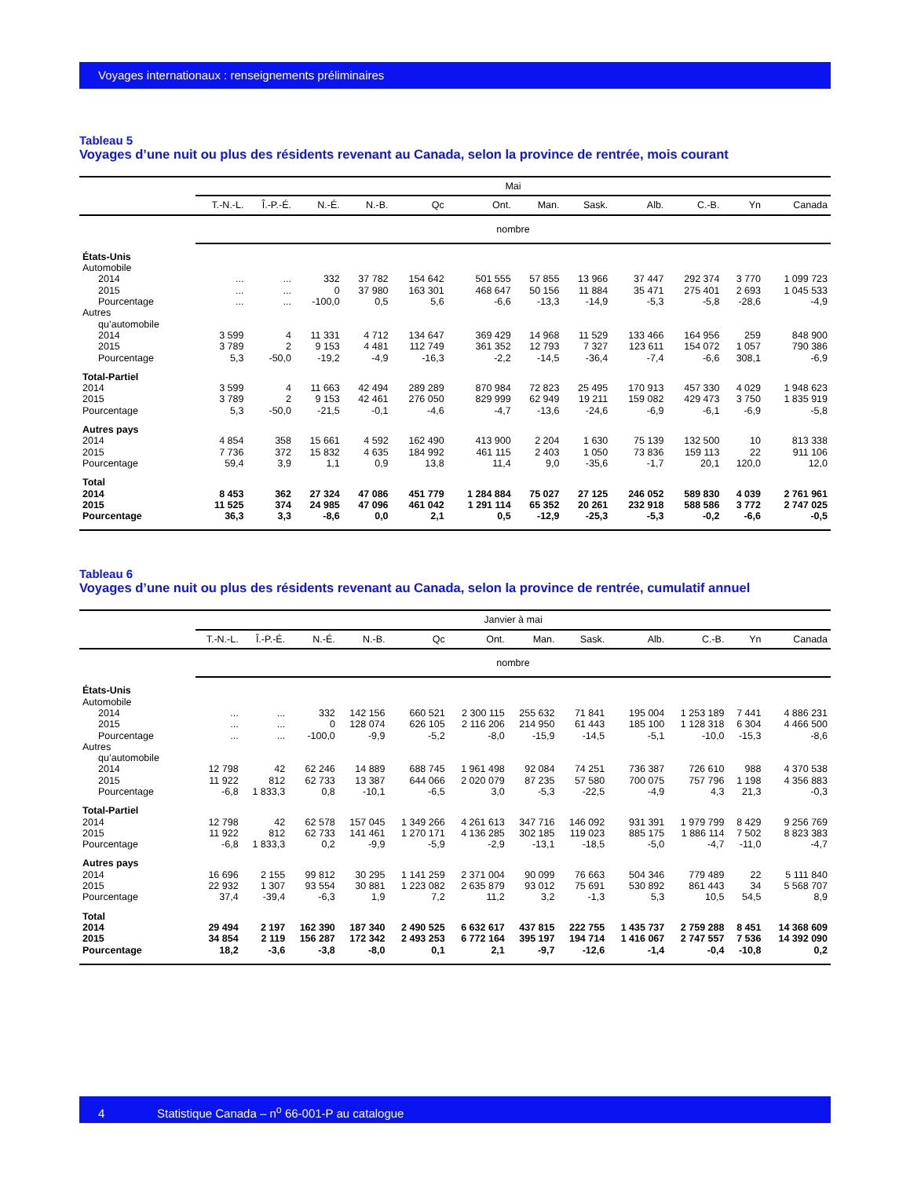Voyages internationaux : renseignements préliminaires
Tableau 5
Voyages d’une nuit ou plus des résidents revenant au Canada, selon la province de rentrée, mois courant
| | Mai | | | | | | | | | | | |
| --- | --- | --- | --- | --- | --- | --- | --- | --- | --- | --- | --- | --- |
| | T.-N.-L. | Î.-P.-É. | N.-É. | N.-B. | Qc | Ont. | Man. | Sask. | Alb. | C.-B. | Yn | Canada |
| | nombre | | | | | | | | | | | |
| États-Unis | | | | | | | | | | | | |
| Automobile | | | | | | | | | | | | |
| 2014 | ... | ... | 332 | 37 782 | 154 642 | 501 555 | 57 855 | 13 966 | 37 447 | 292 374 | 3 770 | 1 099 723 |
| 2015 | ... | ... | 0 | 37 980 | 163 301 | 468 647 | 50 156 | 11 884 | 35 471 | 275 401 | 2 693 | 1 045 533 |
| Pourcentage | ... | ... | -100,0 | 0,5 | 5,6 | -6,6 | -13,3 | -14,9 | -5,3 | -5,8 | -28,6 | -4,9 |
| Autres | | | | | | | | | | | | |
| qu’automobile | | | | | | | | | | | | |
| 2014 | 3 599 | 4 | 11 331 | 4 712 | 134 647 | 369 429 | 14 968 | 11 529 | 133 466 | 164 956 | 259 | 848 900 |
| 2015 | 3 789 | 2 | 9 153 | 4 481 | 112 749 | 361 352 | 12 793 | 7 327 | 123 611 | 154 072 | 1 057 | 790 386 |
| Pourcentage | 5,3 | -50,0 | -19,2 | -4,9 | -16,3 | -2,2 | -14,5 | -36,4 | -7,4 | -6,6 | 308,1 | -6,9 |
| Total-Partiel | | | | | | | | | | | | |
| 2014 | 3 599 | 4 | 11 663 | 42 494 | 289 289 | 870 984 | 72 823 | 25 495 | 170 913 | 457 330 | 4 029 | 1 948 623 |
| 2015 | 3 789 | 2 | 9 153 | 42 461 | 276 050 | 829 999 | 62 949 | 19 211 | 159 082 | 429 473 | 3 750 | 1 835 919 |
| Pourcentage | 5,3 | -50,0 | -21,5 | -0,1 | -4,6 | -4,7 | -13,6 | -24,6 | -6,9 | -6,1 | -6,9 | -5,8 |
| Autres pays | | | | | | | | | | | | |
| 2014 | 4 854 | 358 | 15 661 | 4 592 | 162 490 | 413 900 | 2 204 | 1 630 | 75 139 | 132 500 | 10 | 813 338 |
| 2015 | 7 736 | 372 | 15 832 | 4 635 | 184 992 | 461 115 | 2 403 | 1 050 | 73 836 | 159 113 | 22 | 911 106 |
| Pourcentage | 59,4 | 3,9 | 1,1 | 0,9 | 13,8 | 11,4 | 9,0 | -35,6 | -1,7 | 20,1 | 120,0 | 12,0 |
| Total | | | | | | | | | | | | |
| 2014 | 8 453 | 362 | 27 324 | 47 086 | 451 779 | 1 284 884 | 75 027 | 27 125 | 246 052 | 589 830 | 4 039 | 2 761 961 |
| 2015 | 11 525 | 374 | 24 985 | 47 096 | 461 042 | 1 291 114 | 65 352 | 20 261 | 232 918 | 588 586 | 3 772 | 2 747 025 |
| Pourcentage | 36,3 | 3,3 | -8,6 | 0,0 | 2,1 | 0,5 | -12,9 | -25,3 | -5,3 | -0,2 | -6,6 | -0,5 |
Tableau 6
Voyages d’une nuit ou plus des résidents revenant au Canada, selon la province de rentrée, cumulatif annuel
| | Janvier à mai | | | | | | | | | | | |
| --- | --- | --- | --- | --- | --- | --- | --- | --- | --- | --- | --- | --- |
| | T.-N.-L. | Î.-P.-É. | N.-É. | N.-B. | Qc | Ont. | Man. | Sask. | Alb. | C.-B. | Yn | Canada |
| | nombre | | | | | | | | | | | |
| États-Unis | | | | | | | | | | | | |
| Automobile | | | | | | | | | | | | |
| 2014 | ... | ... | 332 | 142 156 | 660 521 | 2 300 115 | 255 632 | 71 841 | 195 004 | 1 253 189 | 7 441 | 4 886 231 |
| 2015 | ... | ... | 0 | 128 074 | 626 105 | 2 116 206 | 214 950 | 61 443 | 185 100 | 1 128 318 | 6 304 | 4 466 500 |
| Pourcentage | ... | ... | -100,0 | -9,9 | -5,2 | -8,0 | -15,9 | -14,5 | -5,1 | -10,0 | -15,3 | -8,6 |
| Autres | | | | | | | | | | | | |
| qu’automobile | | | | | | | | | | | | |
| 2014 | 12 798 | 42 | 62 246 | 14 889 | 688 745 | 1 961 498 | 92 084 | 74 251 | 736 387 | 726 610 | 988 | 4 370 538 |
| 2015 | 11 922 | 812 | 62 733 | 13 387 | 644 066 | 2 020 079 | 87 235 | 57 580 | 700 075 | 757 796 | 1 198 | 4 356 883 |
| Pourcentage | -6,8 | 1 833,3 | 0,8 | -10,1 | -6,5 | 3,0 | -5,3 | -22,5 | -4,9 | 4,3 | 21,3 | -0,3 |
| Total-Partiel | | | | | | | | | | | | |
| 2014 | 12 798 | 42 | 62 578 | 157 045 | 1 349 266 | 4 261 613 | 347 716 | 146 092 | 931 391 | 1 979 799 | 8 429 | 9 256 769 |
| 2015 | 11 922 | 812 | 62 733 | 141 461 | 1 270 171 | 4 136 285 | 302 185 | 119 023 | 885 175 | 1 886 114 | 7 502 | 8 823 383 |
| Pourcentage | -6,8 | 1 833,3 | 0,2 | -9,9 | -5,9 | -2,9 | -13,1 | -18,5 | -5,0 | -4,7 | -11,0 | -4,7 |
| Autres pays | | | | | | | | | | | | |
| 2014 | 16 696 | 2 155 | 99 812 | 30 295 | 1 141 259 | 2 371 004 | 90 099 | 76 663 | 504 346 | 779 489 | 22 | 5 111 840 |
| 2015 | 22 932 | 1 307 | 93 554 | 30 881 | 1 223 082 | 2 635 879 | 93 012 | 75 691 | 530 892 | 861 443 | 34 | 5 568 707 |
| Pourcentage | 37,4 | -39,4 | -6,3 | 1,9 | 7,2 | 11,2 | 3,2 | -1,3 | 5,3 | 10,5 | 54,5 | 8,9 |
| Total | | | | | | | | | | | | |
| 2014 | 29 494 | 2 197 | 162 390 | 187 340 | 2 490 525 | 6 632 617 | 437 815 | 222 755 | 1 435 737 | 2 759 288 | 8 451 | 14 368 609 |
| 2015 | 34 854 | 2 119 | 156 287 | 172 342 | 2 493 253 | 6 772 164 | 395 197 | 194 714 | 1 416 067 | 2 747 557 | 7 536 | 14 392 090 |
| Pourcentage | 18,2 | -3,6 | -3,8 | -8,0 | 0,1 | 2,1 | -9,7 | -12,6 | -1,4 | -0,4 | -10,8 | 0,2 |
4 Statistique Canada – n<sup>o</sup> 66-001-P au catalogue